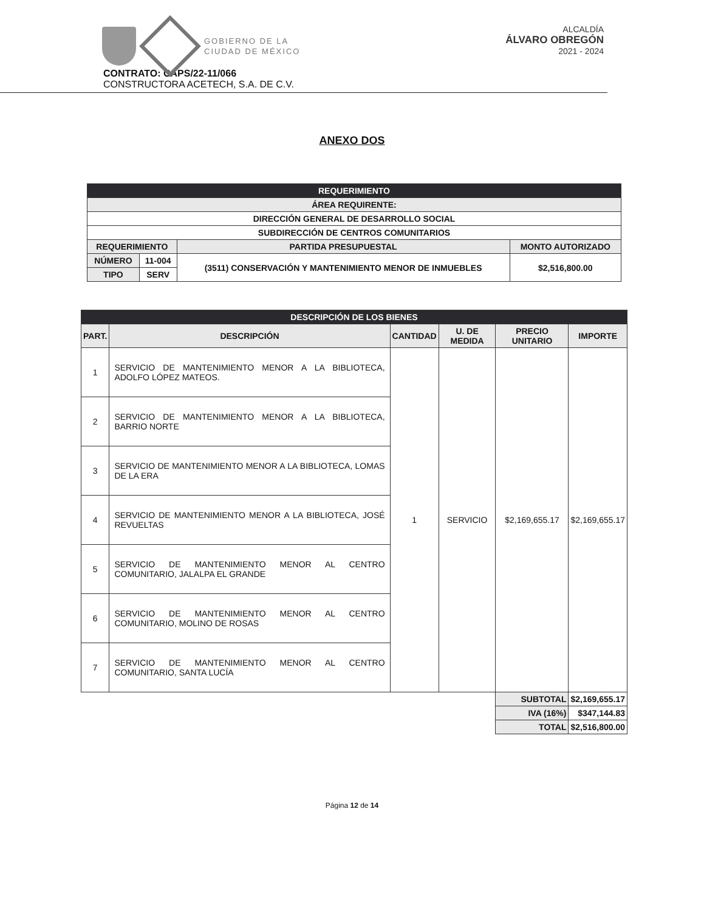GOBIERNO DE LA
CIUDAD DE MÉXICO
ALCALDÍA
ÁLVARO OBREGÓN
2021 - 2024
CONTRATO: CAPS/22-11/066
CONSTRUCTORA ACETECH, S.A. DE C.V.
ANEXO DOS
| REQUERIMIENTO | | | |
| ÁREA REQUIRENTE: | | | |
| DIRECCIÓN GENERAL DE DESARROLLO SOCIAL | | | |
| SUBDIRECCIÓN DE CENTROS COMUNITARIOS | | | |
| REQUERIMIENTO | | PARTIDA PRESUPUESTAL | MONTO AUTORIZADO |
| NÚMERO | 11-004 | (3511) CONSERVACIÓN Y MANTENIMIENTO MENOR DE INMUEBLES | $2,516,800.00 |
| TIPO | SERV | | |
| DESCRIPCIÓN DE LOS BIENES | | | | | |
| PART. | DESCRIPCIÓN | CANTIDAD | U. DE MEDIDA | PRECIO UNITARIO | IMPORTE |
| 1 | SERVICIO DE MANTENIMIENTO MENOR A LA BIBLIOTECA, ADOLFO LÓPEZ MATEOS. | 1 | SERVICIO | $2,169,655.17 | $2,169,655.17 |
| 2 | SERVICIO DE MANTENIMIENTO MENOR A LA BIBLIOTECA, BARRIO NORTE | | | | |
| 3 | SERVICIO DE MANTENIMIENTO MENOR A LA BIBLIOTECA, LOMAS DE LA ERA | | | | |
| 4 | SERVICIO DE MANTENIMIENTO MENOR A LA BIBLIOTECA, JOSÉ REVUELTAS | | | | |
| 5 | SERVICIO DE MANTENIMIENTO MENOR AL CENTRO COMUNITARIO, JALALPA EL GRANDE | | | | |
| 6 | SERVICIO DE MANTENIMIENTO MENOR AL CENTRO COMUNITARIO, MOLINO DE ROSAS | | | | |
| 7 | SERVICIO DE MANTENIMIENTO MENOR AL CENTRO COMUNITARIO, SANTA LUCÍA | | | | |
| | | | | SUBTOTAL | $2,169,655.17 |
| | | | | IVA (16%) | $347,144.83 |
| | | | | TOTAL | $2,516,800.00 |
Página 12 de 14